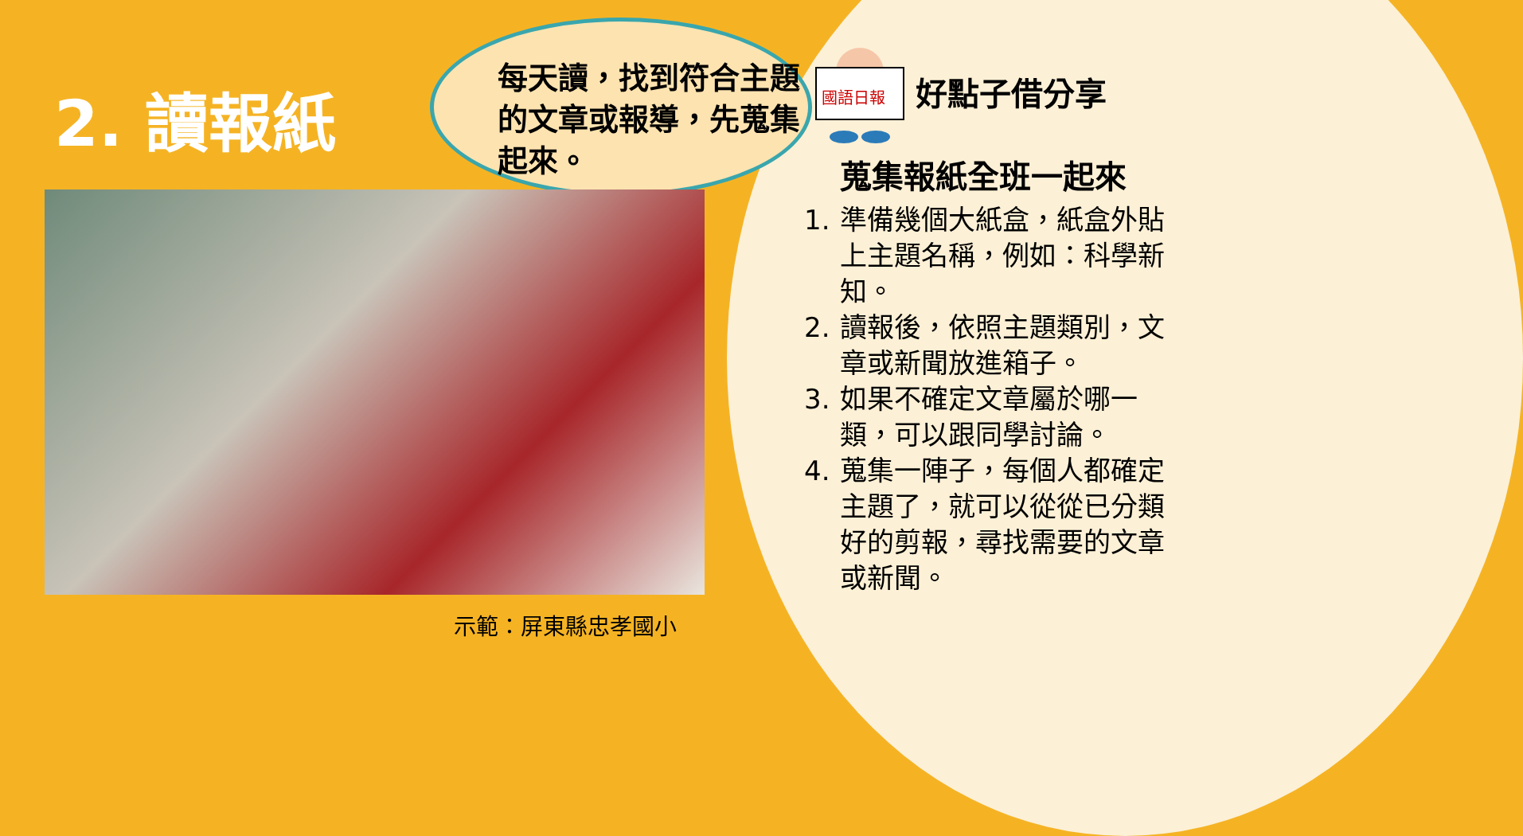2. 讀報紙
每天讀，找到符合主題的文章或報導，先蒐集起來。
示範：屏東縣忠孝國小
國語日報
好點子借分享
蒐集報紙全班一起來
1. 準備幾個大紙盒，紙盒外貼上主題名稱，例如：科學新知。
2. 讀報後，依照主題類別，文章或新聞放進箱子。
3. 如果不確定文章屬於哪一類，可以跟同學討論。
4. 蒐集一陣子，每個人都確定主題了，就可以從從已分類好的剪報，尋找需要的文章或新聞。